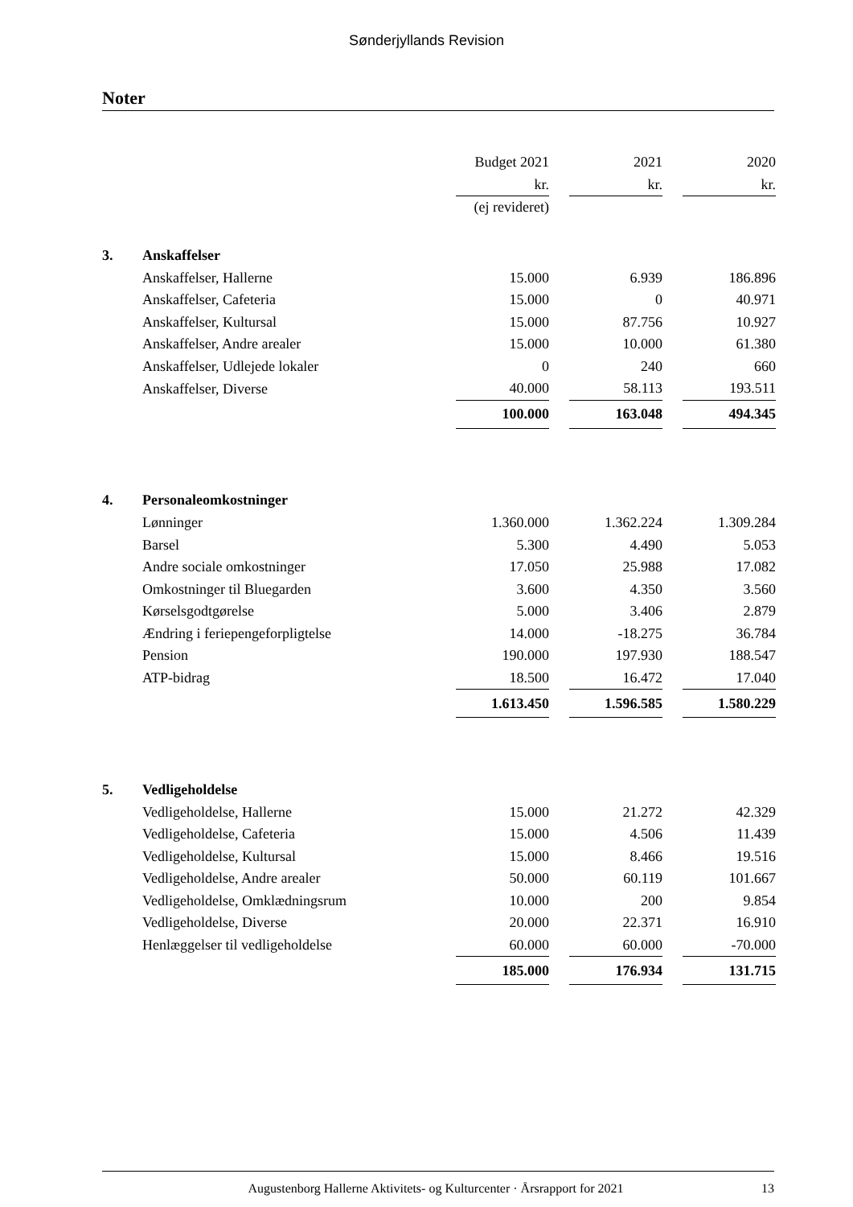Sønderjyllands Revision
Noter
| | | Budget 2021 | | 2021 | | 2020 |
| | | kr. | | kr. | | kr. |
| | | (ej revideret) | | | | |
| 3. | Anskaffelser | | | | | |
| | Anskaffelser, Hallerne | 15.000 | | 6.939 | | 186.896 |
| | Anskaffelser, Cafeteria | 15.000 | | 0 | | 40.971 |
| | Anskaffelser, Kultursal | 15.000 | | 87.756 | | 10.927 |
| | Anskaffelser, Andre arealer | 15.000 | | 10.000 | | 61.380 |
| | Anskaffelser, Udlejede lokaler | 0 | | 240 | | 660 |
| | Anskaffelser, Diverse | 40.000 | | 58.113 | | 193.511 |
| | | 100.000 | | 163.048 | | 494.345 |
| 4. | Personaleomkostninger | | | | | |
| | Lønninger | 1.360.000 | | 1.362.224 | | 1.309.284 |
| | Barsel | 5.300 | | 4.490 | | 5.053 |
| | Andre sociale omkostninger | 17.050 | | 25.988 | | 17.082 |
| | Omkostninger til Bluegarden | 3.600 | | 4.350 | | 3.560 |
| | Kørselsgodtgørelse | 5.000 | | 3.406 | | 2.879 |
| | Ændring i feriepengeforpligtelse | 14.000 | | -18.275 | | 36.784 |
| | Pension | 190.000 | | 197.930 | | 188.547 |
| | ATP-bidrag | 18.500 | | 16.472 | | 17.040 |
| | | 1.613.450 | | 1.596.585 | | 1.580.229 |
| 5. | Vedligeholdelse | | | | | |
| | Vedligeholdelse, Hallerne | 15.000 | | 21.272 | | 42.329 |
| | Vedligeholdelse, Cafeteria | 15.000 | | 4.506 | | 11.439 |
| | Vedligeholdelse, Kultursal | 15.000 | | 8.466 | | 19.516 |
| | Vedligeholdelse, Andre arealer | 50.000 | | 60.119 | | 101.667 |
| | Vedligeholdelse, Omklædningsrum | 10.000 | | 200 | | 9.854 |
| | Vedligeholdelse, Diverse | 20.000 | | 22.371 | | 16.910 |
| | Henlæggelser til vedligeholdelse | 60.000 | | 60.000 | | -70.000 |
| | | 185.000 | | 176.934 | | 131.715 |
Augustenborg Hallerne Aktivitets- og Kulturcenter · Årsrapport for 2021 13